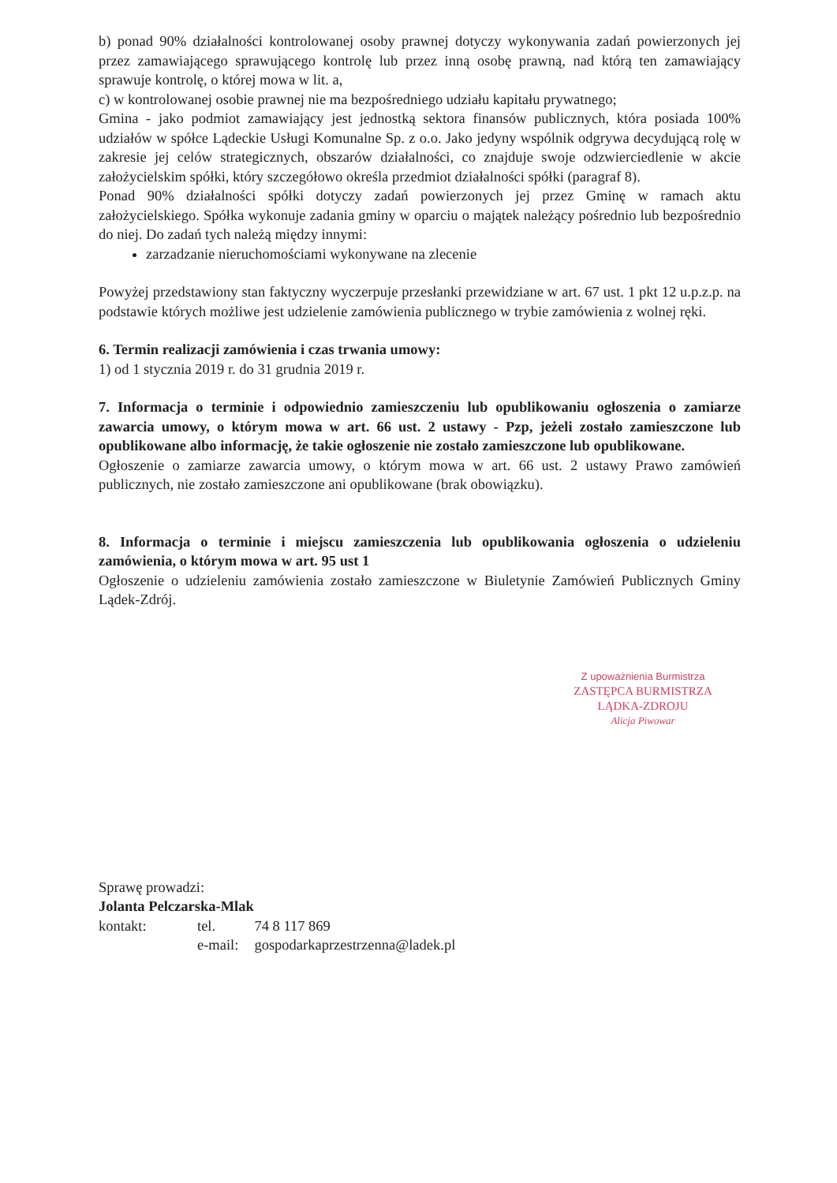b) ponad 90% działalności kontrolowanej osoby prawnej dotyczy wykonywania zadań powierzonych jej przez zamawiającego sprawującego kontrolę lub przez inną osobę prawną, nad którą ten zamawiający sprawuje kontrolę, o której mowa w lit. a,
c) w kontrolowanej osobie prawnej nie ma bezpośredniego udziału kapitału prywatnego;
Gmina - jako podmiot zamawiający jest jednostką sektora finansów publicznych, która posiada 100% udziałów w spółce Lądeckie Usługi Komunalne Sp. z o.o. Jako jedyny wspólnik odgrywa decydującą rolę w zakresie jej celów strategicznych, obszarów działalności, co znajduje swoje odzwierciedlenie w akcie założycielskim spółki, który szczegółowo określa przedmiot działalności spółki (paragraf 8).
Ponad 90% działalności spółki dotyczy zadań powierzonych jej przez Gminę w ramach aktu założycielskiego. Spółka wykonuje zadania gminy w oparciu o majątek należący pośrednio lub bezpośrednio do niej. Do zadań tych należą między innymi:
zarzadzanie nieruchomościami wykonywane na zlecenie
Powyżej przedstawiony stan faktyczny wyczerpuje przesłanki przewidziane w art. 67 ust. 1 pkt 12 u.p.z.p. na podstawie których możliwe jest udzielenie zamówienia publicznego w trybie zamówienia z wolnej ręki.
6. Termin realizacji zamówienia i czas trwania umowy:
1) od 1 stycznia 2019 r. do 31 grudnia 2019 r.
7. Informacja o terminie i odpowiednio zamieszczeniu lub opublikowaniu ogłoszenia o zamiarze zawarcia umowy, o którym mowa w art. 66 ust. 2 ustawy - Pzp, jeżeli zostało zamieszczone lub opublikowane albo informację, że takie ogłoszenie nie zostało zamieszczone lub opublikowane.
Ogłoszenie o zamiarze zawarcia umowy, o którym mowa w art. 66 ust. 2 ustawy Prawo zamówień publicznych, nie zostało zamieszczone ani opublikowane (brak obowiązku).
8. Informacja o terminie i miejscu zamieszczenia lub opublikowania ogłoszenia o udzieleniu zamówienia, o którym mowa w art. 95 ust 1
Ogłoszenie o udzieleniu zamówienia zostało zamieszczone w Biuletynie Zamówień Publicznych Gminy Lądek-Zdrój.
Z upoważnienia Burmistrza
ZASTĘPCA BURMISTRZA
LĄDKA-ZDROJU
Alicja Piwowar
Sprawę prowadzi:
Jolanta Pelczarska-Mlak
| kontakt: | tel. | 74 8 117 869 |
| | e-mail: | gospodarkaprzestrzenna@ladek.pl |